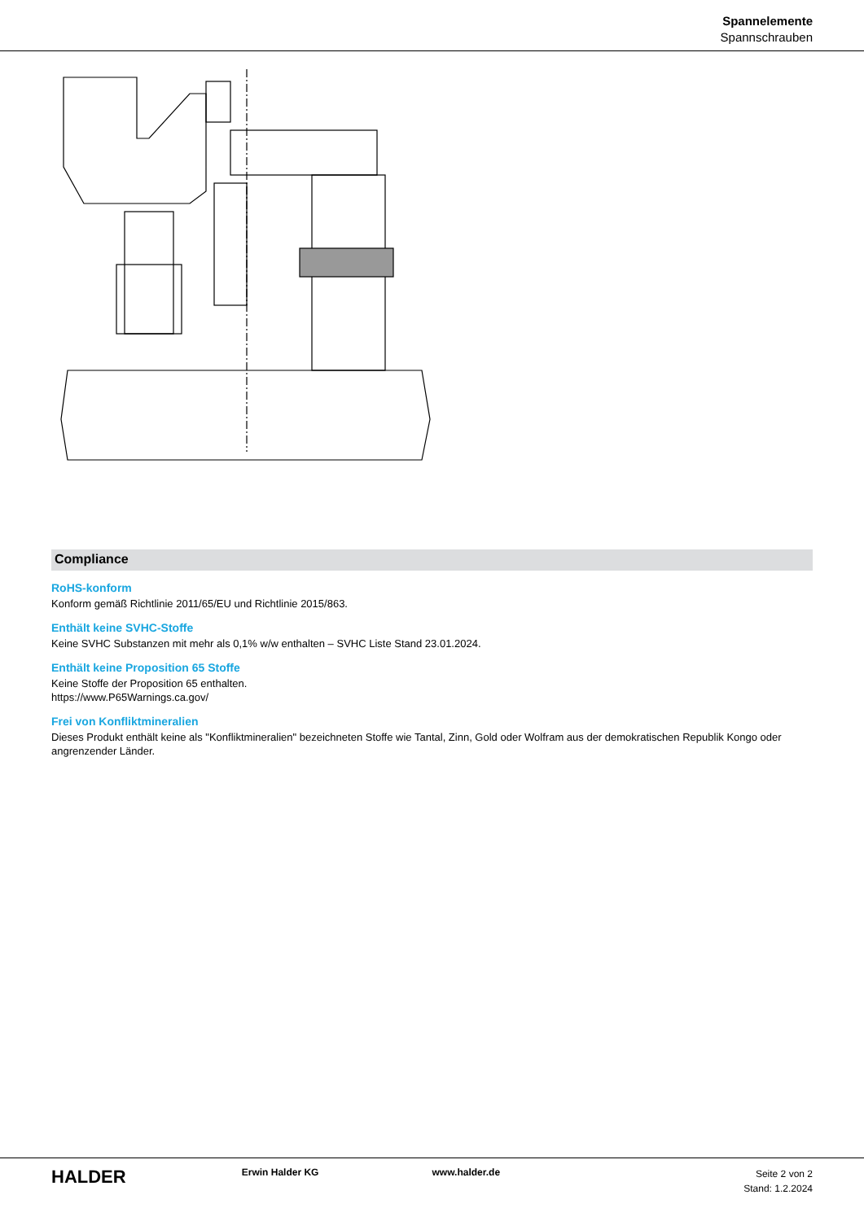Spannelemente
Spannschrauben
Compliance
RoHS-konform
Konform gemäß Richtlinie 2011/65/EU und Richtlinie 2015/863.
Enthält keine SVHC-Stoffe
Keine SVHC Substanzen mit mehr als 0,1% w/w enthalten – SVHC Liste Stand 23.01.2024.
Enthält keine Proposition 65 Stoffe
Keine Stoffe der Proposition 65 enthalten.
https://www.P65Warnings.ca.gov/
Frei von Konfliktmineralien
Dieses Produkt enthält keine als "Konfliktmineralien" bezeichneten Stoffe wie Tantal, Zinn, Gold oder Wolfram aus der demokratischen Republik Kongo oder angrenzender Länder.
HALDER
Erwin Halder KG www.halder.de
Seite 2 von 2
Stand: 1.2.2024